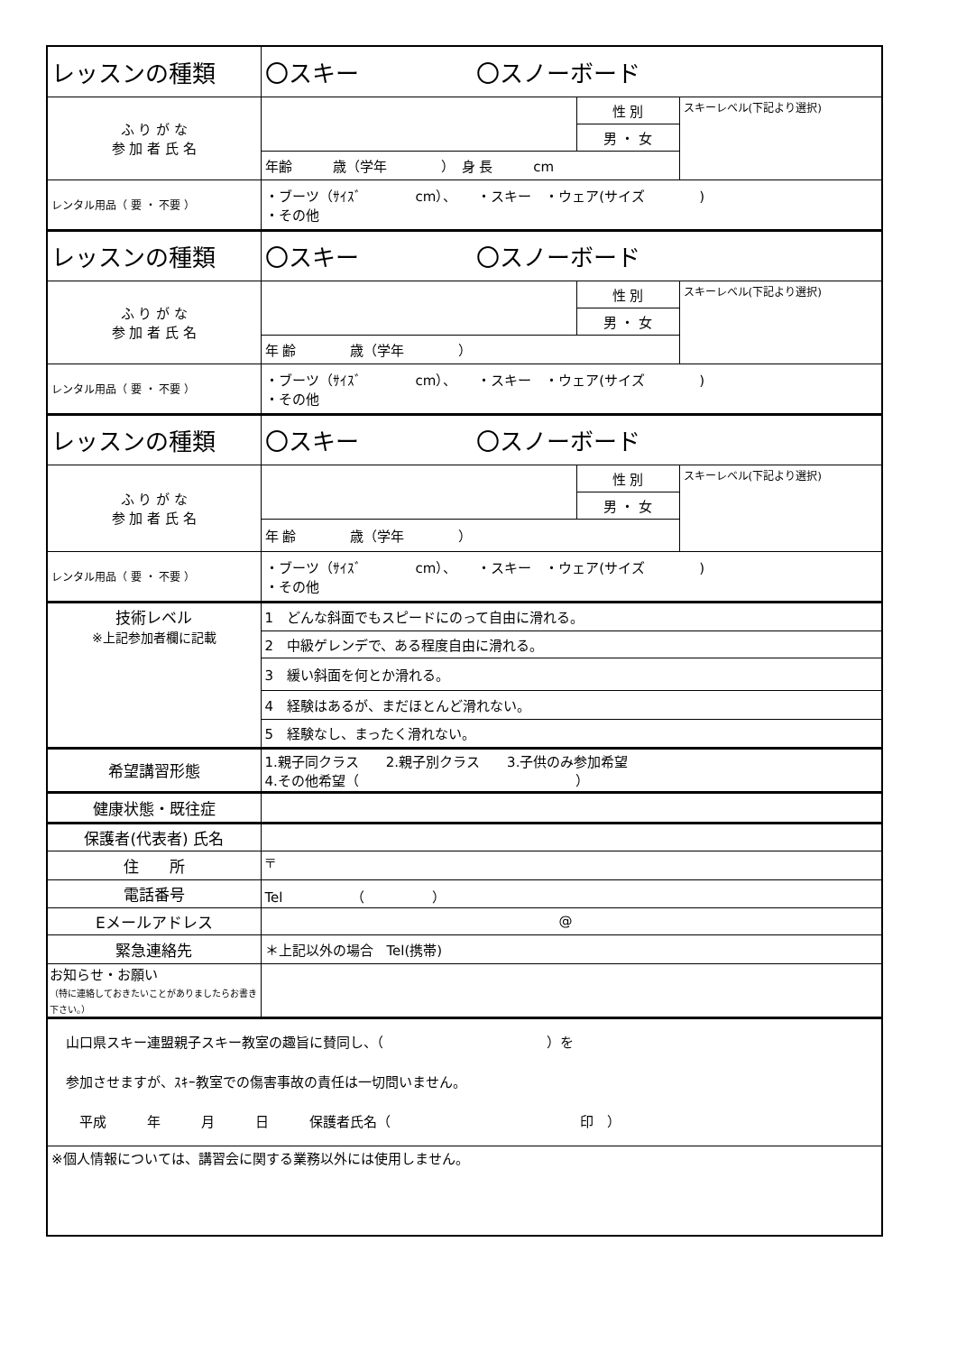| レッスンの種類 | 〇スキー 〇スノーボード | | |
| ふ り が な 参 加 者 氏 名 | | 性 別 | スキーレベル(下記より選択) |
| | | 男 ・ 女 | |
| | 年齢 歳（学年 ） 身 長 cm | | |
| レンタル用品（ 要 ・ 不要 ） | ・ブーツ（ｻｲｽﾞ cm）、 ・スキー ・ウェア(サイズ ) ・その他 | | |
| レッスンの種類 | 〇スキー 〇スノーボード | | |
| ふ り が な 参 加 者 氏 名 | | 性 別 | スキーレベル(下記より選択) |
| | | 男 ・ 女 | |
| | 年 齢 歳（学年 ） | | |
| レンタル用品（ 要 ・ 不要 ） | ・ブーツ（ｻｲｽﾞ cm）、 ・スキー ・ウェア(サイズ ) ・その他 | | |
| レッスンの種類 | 〇スキー 〇スノーボード | | |
| ふ り が な 参 加 者 氏 名 | | 性 別 | スキーレベル(下記より選択) |
| | | 男 ・ 女 | |
| | 年 齢 歳（学年 ） | | |
| レンタル用品（ 要 ・ 不要 ） | ・ブーツ（ｻｲｽﾞ cm）、 ・スキー ・ウェア(サイズ ) ・その他 | | |
| 技術レベル ※上記参加者欄に記載 | 1 どんな斜面でもスピードにのって自由に滑れる。 | | |
| | 2 中級ゲレンデで、ある程度自由に滑れる。 | | |
| | 3 緩い斜面を何とか滑れる。 | | |
| | 4 経験はあるが、まだほとんど滑れない。 | | |
| | 5 経験なし、まったく滑れない。 | | |
| 希望講習形態 | 1.親子同クラス 2.親子別クラス 3.子供のみ参加希望 4.その他希望（ ） | | |
| 健康状態・既往症 | | | |
| 保護者(代表者) 氏名 | | | |
| 住 所 | 〒 | | |
| 電話番号 | Tel （ ） | | |
| Eメールアドレス | @ | | |
| 緊急連絡先 | ＊上記以外の場合 Tel(携帯) | | |
| お知らせ・お願い （特に連絡しておきたいことがありましたらお書き下さい。） | | | |
| 山口県スキー連盟親子スキー教室の趣旨に賛同し、（ ）を 参加させますが、ｽｷｰ教室での傷害事故の責任は一切問いません。 平成 年 月 日 保護者氏名（ 印 ） | | | |
| ※個人情報については、講習会に関する業務以外には使用しません。 | | | |